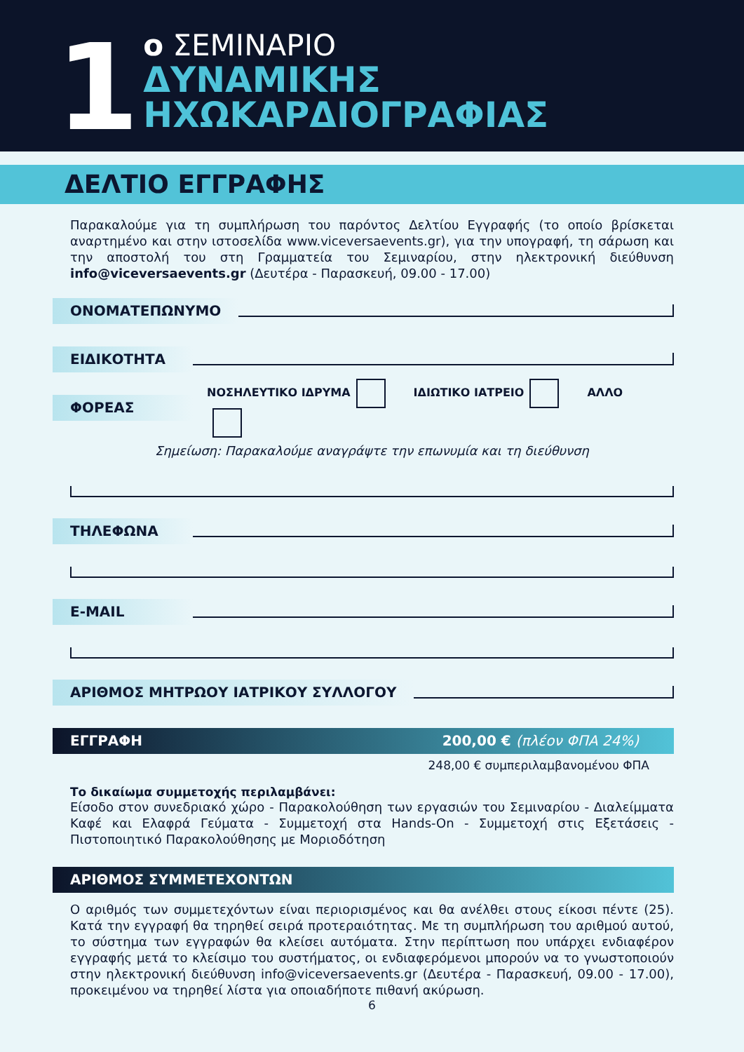1
ο ΣΕΜΙΝΑΡΙΟ
ΔΥΝΑΜΙΚΗΣ
ΗΧΩΚΑΡΔΙΟΓΡΑΦΙΑΣ
ΔΕΛΤΙΟ ΕΓΓΡΑΦΗΣ
Παρακαλούμε για τη συμπλήρωση του παρόντος Δελτίου Εγγραφής (το οποίο βρίσκεται αναρτημένο και στην ιστοσελίδα www.viceversaevents.gr), για την υπογραφή, τη σάρωση και την αποστολή του στη Γραμματεία του Σεμιναρίου, στην ηλεκτρονική διεύθυνση info@viceversaevents.gr (Δευτέρα - Παρασκευή, 09.00 - 17.00)
ΟΝΟΜΑΤΕΠΩΝΥΜΟ
ΕΙΔΙΚΟΤΗΤΑ
ΦΟΡΕΑΣ ΝΟΣΗΛΕΥΤΙΚΟ ΙΔΡΥΜΑ ΙΔΙΩΤΙΚΟ ΙΑΤΡΕΙΟ ΑΛΛΟ
Σημείωση: Παρακαλούμε αναγράψτε την επωνυμία και τη διεύθυνση
ΤΗΛΕΦΩΝΑ
E-MAIL
ΑΡΙΘΜΟΣ ΜΗΤΡΩΟΥ ΙΑΤΡΙΚΟΥ ΣΥΛΛΟΓΟΥ
ΕΓΓΡΑΦΗ 200,00 € (πλέον ΦΠΑ 24%)
248,00 € συμπεριλαμβανομένου ΦΠΑ
Το δικαίωμα συμμετοχής περιλαμβάνει:
Είσοδο στον συνεδριακό χώρο - Παρακολούθηση των εργασιών του Σεμιναρίου - Διαλείμματα Καφέ και Ελαφρά Γεύματα - Συμμετοχή στα Hands-On - Συμμετοχή στις Εξετάσεις - Πιστοποιητικό Παρακολούθησης με Μοριοδότηση
ΑΡΙΘΜΟΣ ΣΥΜΜΕΤΕΧΟΝΤΩΝ
Ο αριθμός των συμμετεχόντων είναι περιορισμένος και θα ανέλθει στους είκοσι πέντε (25). Κατά την εγγραφή θα τηρηθεί σειρά προτεραιότητας. Με τη συμπλήρωση του αριθμού αυτού, το σύστημα των εγγραφών θα κλείσει αυτόματα. Στην περίπτωση που υπάρχει ενδιαφέρον εγγραφής μετά το κλείσιμο του συστήματος, οι ενδιαφερόμενοι μπορούν να το γνωστοποιούν στην ηλεκτρονική διεύθυνση info@viceversaevents.gr (Δευτέρα - Παρασκευή, 09.00 - 17.00), προκειμένου να τηρηθεί λίστα για οποιαδήποτε πιθανή ακύρωση.
6